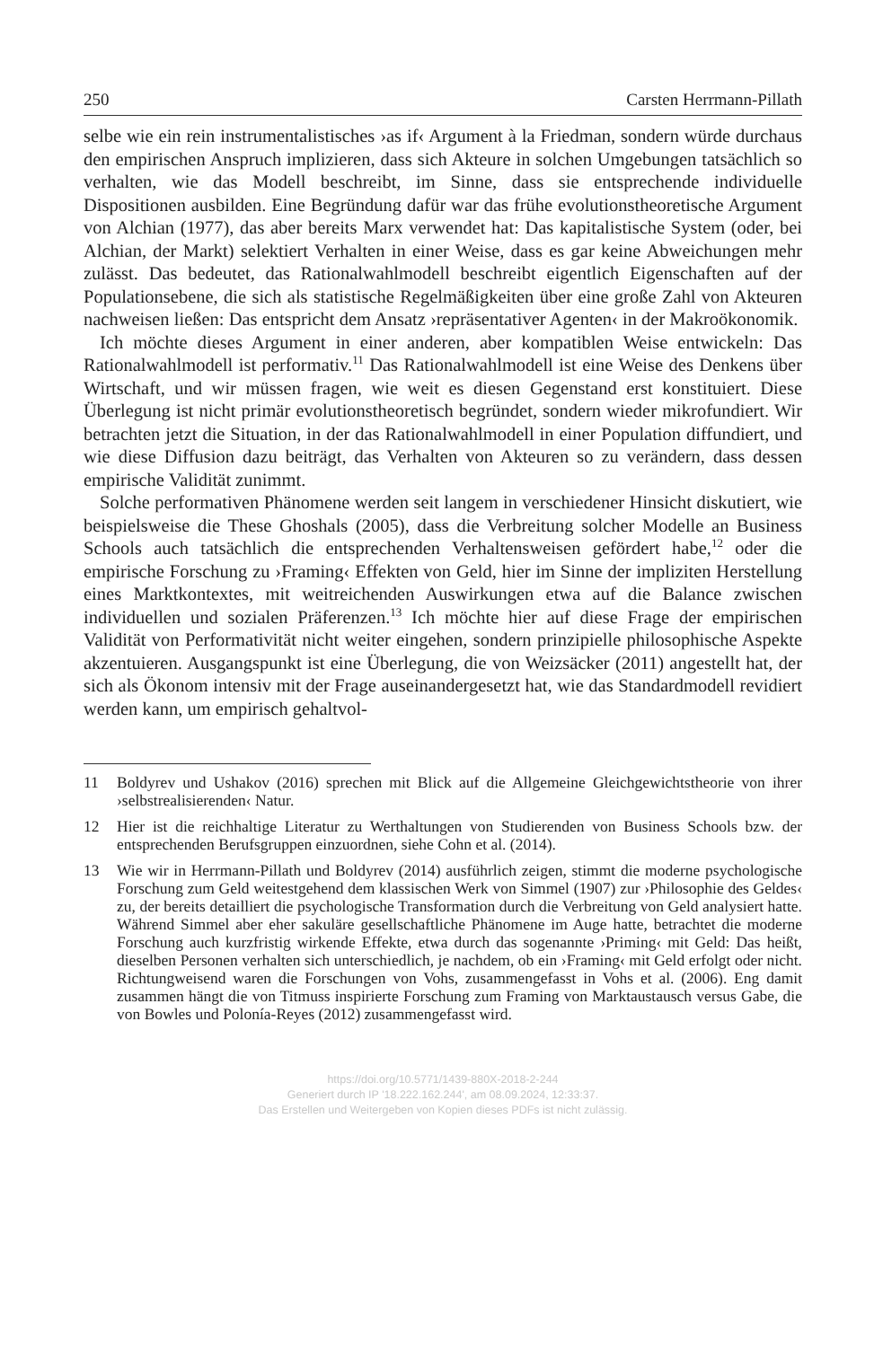250 Carsten Herrmann-Pillath
selbe wie ein rein instrumentalistisches ›as if‹ Argument à la Friedman, sondern würde durchaus den empirischen Anspruch implizieren, dass sich Akteure in solchen Umgebungen tatsächlich so verhalten, wie das Modell beschreibt, im Sinne, dass sie entsprechende individuelle Dispositionen ausbilden. Eine Begründung dafür war das frühe evolutionstheoretische Argument von Alchian (1977), das aber bereits Marx verwendet hat: Das kapitalistische System (oder, bei Alchian, der Markt) selektiert Verhalten in einer Weise, dass es gar keine Abweichungen mehr zulässt. Das bedeutet, das Rationalwahlmodell beschreibt eigentlich Eigenschaften auf der Populationsebene, die sich als statistische Regelmäßigkeiten über eine große Zahl von Akteuren nachweisen ließen: Das entspricht dem Ansatz ›repräsentativer Agenten‹ in der Makroökonomik.
Ich möchte dieses Argument in einer anderen, aber kompatiblen Weise entwickeln: Das Rationalwahlmodell ist performativ.<sup>11</sup> Das Rationalwahlmodell ist eine Weise des Denkens über Wirtschaft, und wir müssen fragen, wie weit es diesen Gegenstand erst konstituiert. Diese Überlegung ist nicht primär evolutionstheoretisch begründet, sondern wieder mikrofundiert. Wir betrachten jetzt die Situation, in der das Rationalwahlmodell in einer Population diffundiert, und wie diese Diffusion dazu beiträgt, das Verhalten von Akteuren so zu verändern, dass dessen empirische Validität zunimmt.
Solche performativen Phänomene werden seit langem in verschiedener Hinsicht diskutiert, wie beispielsweise die These Ghoshals (2005), dass die Verbreitung solcher Modelle an Business Schools auch tatsächlich die entsprechenden Verhaltensweisen gefördert habe,<sup>12</sup> oder die empirische Forschung zu ›Framing‹ Effekten von Geld, hier im Sinne der impliziten Herstellung eines Marktkontextes, mit weitreichenden Auswirkungen etwa auf die Balance zwischen individuellen und sozialen Präferenzen.<sup>13</sup> Ich möchte hier auf diese Frage der empirischen Validität von Performativität nicht weiter eingehen, sondern prinzipielle philosophische Aspekte akzentuieren. Ausgangspunkt ist eine Überlegung, die von Weizsäcker (2011) angestellt hat, der sich als Ökonom intensiv mit der Frage auseinandergesetzt hat, wie das Standardmodell revidiert werden kann, um empirisch gehaltvol-
11 Boldyrev und Ushakov (2016) sprechen mit Blick auf die Allgemeine Gleichgewichtstheorie von ihrer ›selbstrealisierenden‹ Natur.
12 Hier ist die reichhaltige Literatur zu Werthaltungen von Studierenden von Business Schools bzw. der entsprechenden Berufsgruppen einzuordnen, siehe Cohn et al. (2014).
13 Wie wir in Herrmann-Pillath und Boldyrev (2014) ausführlich zeigen, stimmt die moderne psychologische Forschung zum Geld weitestgehend dem klassischen Werk von Simmel (1907) zur ›Philosophie des Geldes‹ zu, der bereits detailliert die psychologische Transformation durch die Verbreitung von Geld analysiert hatte. Während Simmel aber eher sakuläre gesellschaftliche Phänomene im Auge hatte, betrachtet die moderne Forschung auch kurzfristig wirkende Effekte, etwa durch das sogenannte ›Priming‹ mit Geld: Das heißt, dieselben Personen verhalten sich unterschiedlich, je nachdem, ob ein ›Framing‹ mit Geld erfolgt oder nicht. Richtungweisend waren die Forschungen von Vohs, zusammengefasst in Vohs et al. (2006). Eng damit zusammen hängt die von Titmuss inspirierte Forschung zum Framing von Marktaustausch versus Gabe, die von Bowles und Polonía-Reyes (2012) zusammengefasst wird.
https://doi.org/10.5771/1439-880X-2018-2-244
Generiert durch IP '18.222.162.244', am 08.09.2024, 12:33:37.
Das Erstellen und Weitergeben von Kopien dieses PDFs ist nicht zulässig.